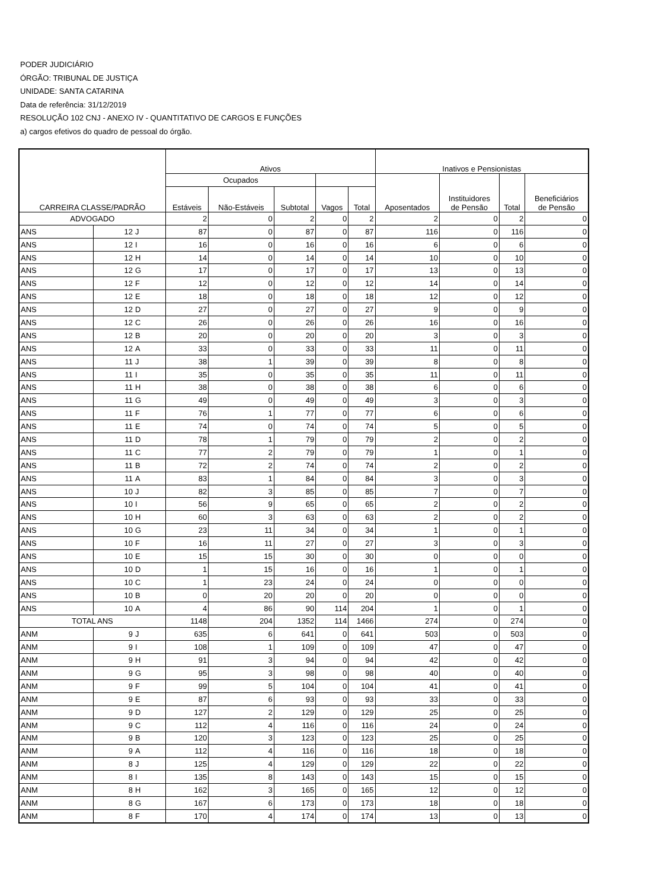PODER JUDICIÁRIO
ÓRGÃO: TRIBUNAL DE JUSTIÇA
UNIDADE: SANTA CATARINA
Data de referência: 31/12/2019
RESOLUÇÃO 102 CNJ - ANEXO IV - QUANTITATIVO DE CARGOS E FUNÇÕES
a) cargos efetivos do quadro de pessoal do órgão.
| CARREIRA CLASSE/PADRÃO | | | Ativos | | | | | Inativos e Pensionistas | | | |
| --- | --- | --- | --- | --- | --- | --- | --- | --- | --- | --- | --- |
| | | | Ocupados | | | | | Aposentados | Instituidores de Pensão | Total | Beneficiários de Pensão |
| | | | Estáveis | Não-Estáveis | Subtotal | Vagos | Total | | | | |
| ADVOGADO | | | 2 | 0 | 2 | 0 | 2 | 2 | 0 | 2 | 0 |
| ANS | 12 | J | 87 | 0 | 87 | 0 | 87 | 116 | 0 | 116 | 0 |
| ANS | 12 | I | 16 | 0 | 16 | 0 | 16 | 6 | 0 | 6 | 0 |
| ANS | 12 | H | 14 | 0 | 14 | 0 | 14 | 10 | 0 | 10 | 0 |
| ANS | 12 | G | 17 | 0 | 17 | 0 | 17 | 13 | 0 | 13 | 0 |
| ANS | 12 | F | 12 | 0 | 12 | 0 | 12 | 14 | 0 | 14 | 0 |
| ANS | 12 | E | 18 | 0 | 18 | 0 | 18 | 12 | 0 | 12 | 0 |
| ANS | 12 | D | 27 | 0 | 27 | 0 | 27 | 9 | 0 | 9 | 0 |
| ANS | 12 | C | 26 | 0 | 26 | 0 | 26 | 16 | 0 | 16 | 0 |
| ANS | 12 | B | 20 | 0 | 20 | 0 | 20 | 3 | 0 | 3 | 0 |
| ANS | 12 | A | 33 | 0 | 33 | 0 | 33 | 11 | 0 | 11 | 0 |
| ANS | 11 | J | 38 | 1 | 39 | 0 | 39 | 8 | 0 | 8 | 0 |
| ANS | 11 | I | 35 | 0 | 35 | 0 | 35 | 11 | 0 | 11 | 0 |
| ANS | 11 | H | 38 | 0 | 38 | 0 | 38 | 6 | 0 | 6 | 0 |
| ANS | 11 | G | 49 | 0 | 49 | 0 | 49 | 3 | 0 | 3 | 0 |
| ANS | 11 | F | 76 | 1 | 77 | 0 | 77 | 6 | 0 | 6 | 0 |
| ANS | 11 | E | 74 | 0 | 74 | 0 | 74 | 5 | 0 | 5 | 0 |
| ANS | 11 | D | 78 | 1 | 79 | 0 | 79 | 2 | 0 | 2 | 0 |
| ANS | 11 | C | 77 | 2 | 79 | 0 | 79 | 1 | 0 | 1 | 0 |
| ANS | 11 | B | 72 | 2 | 74 | 0 | 74 | 2 | 0 | 2 | 0 |
| ANS | 11 | A | 83 | 1 | 84 | 0 | 84 | 3 | 0 | 3 | 0 |
| ANS | 10 | J | 82 | 3 | 85 | 0 | 85 | 7 | 0 | 7 | 0 |
| ANS | 10 | I | 56 | 9 | 65 | 0 | 65 | 2 | 0 | 2 | 0 |
| ANS | 10 | H | 60 | 3 | 63 | 0 | 63 | 2 | 0 | 2 | 0 |
| ANS | 10 | G | 23 | 11 | 34 | 0 | 34 | 1 | 0 | 1 | 0 |
| ANS | 10 | F | 16 | 11 | 27 | 0 | 27 | 3 | 0 | 3 | 0 |
| ANS | 10 | E | 15 | 15 | 30 | 0 | 30 | 0 | 0 | 0 | 0 |
| ANS | 10 | D | 1 | 15 | 16 | 0 | 16 | 1 | 0 | 1 | 0 |
| ANS | 10 | C | 1 | 23 | 24 | 0 | 24 | 0 | 0 | 0 | 0 |
| ANS | 10 | B | 0 | 20 | 20 | 0 | 20 | 0 | 0 | 0 | 0 |
| ANS | 10 | A | 4 | 86 | 90 | 114 | 204 | 1 | 0 | 1 | 0 |
| TOTAL ANS | | | 1148 | 204 | 1352 | 114 | 1466 | 274 | 0 | 274 | 0 |
| ANM | 9 | J | 635 | 6 | 641 | 0 | 641 | 503 | 0 | 503 | 0 |
| ANM | 9 | I | 108 | 1 | 109 | 0 | 109 | 47 | 0 | 47 | 0 |
| ANM | 9 | H | 91 | 3 | 94 | 0 | 94 | 42 | 0 | 42 | 0 |
| ANM | 9 | G | 95 | 3 | 98 | 0 | 98 | 40 | 0 | 40 | 0 |
| ANM | 9 | F | 99 | 5 | 104 | 0 | 104 | 41 | 0 | 41 | 0 |
| ANM | 9 | E | 87 | 6 | 93 | 0 | 93 | 33 | 0 | 33 | 0 |
| ANM | 9 | D | 127 | 2 | 129 | 0 | 129 | 25 | 0 | 25 | 0 |
| ANM | 9 | C | 112 | 4 | 116 | 0 | 116 | 24 | 0 | 24 | 0 |
| ANM | 9 | B | 120 | 3 | 123 | 0 | 123 | 25 | 0 | 25 | 0 |
| ANM | 9 | A | 112 | 4 | 116 | 0 | 116 | 18 | 0 | 18 | 0 |
| ANM | 8 | J | 125 | 4 | 129 | 0 | 129 | 22 | 0 | 22 | 0 |
| ANM | 8 | I | 135 | 8 | 143 | 0 | 143 | 15 | 0 | 15 | 0 |
| ANM | 8 | H | 162 | 3 | 165 | 0 | 165 | 12 | 0 | 12 | 0 |
| ANM | 8 | G | 167 | 6 | 173 | 0 | 173 | 18 | 0 | 18 | 0 |
| ANM | 8 | F | 170 | 4 | 174 | 0 | 174 | 13 | 0 | 13 | 0 |